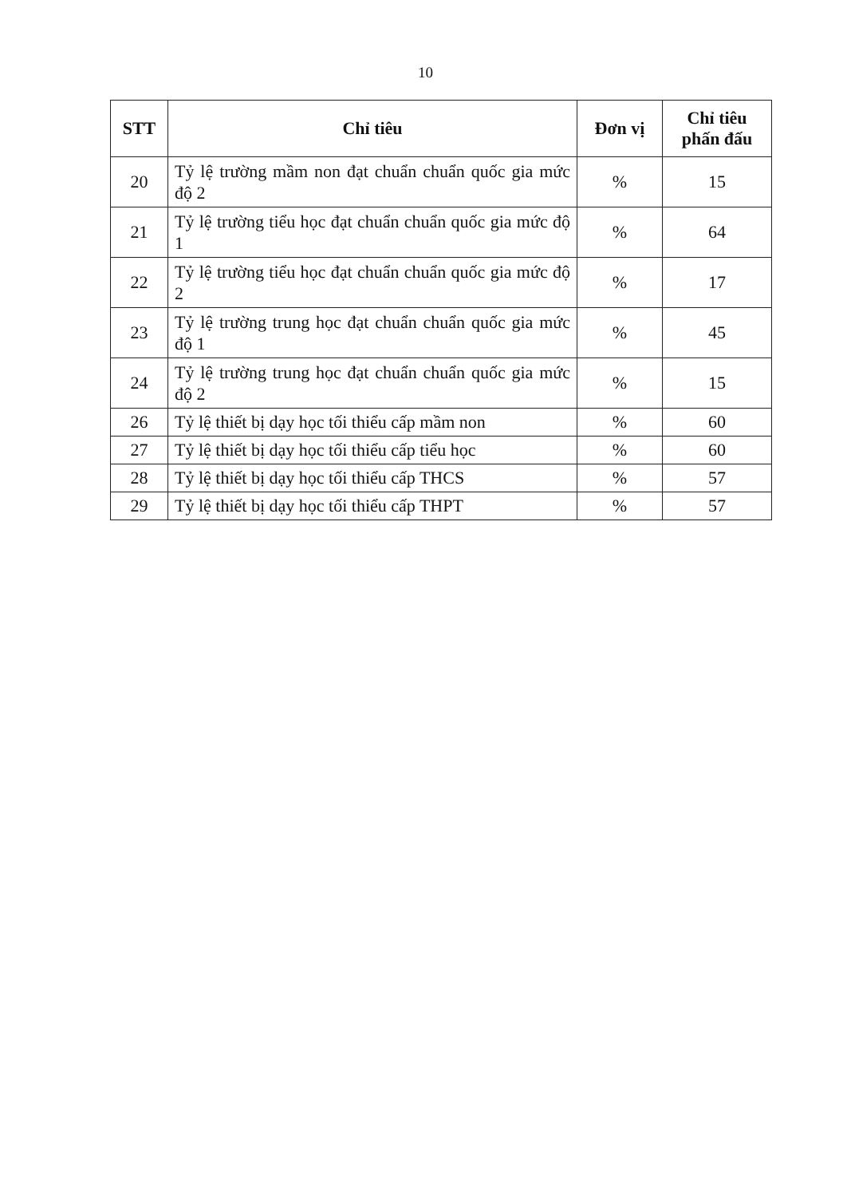10
| STT | Chỉ tiêu | Đơn vị | Chỉ tiêu phấn đấu |
| --- | --- | --- | --- |
| 20 | Tỷ lệ trường mầm non đạt chuẩn chuẩn quốc gia mức độ 2 | % | 15 |
| 21 | Tỷ lệ trường tiểu học đạt chuẩn chuẩn quốc gia mức độ 1 | % | 64 |
| 22 | Tỷ lệ trường tiểu học đạt chuẩn chuẩn quốc gia mức độ 2 | % | 17 |
| 23 | Tỷ lệ trường trung học đạt chuẩn chuẩn quốc gia mức độ 1 | % | 45 |
| 24 | Tỷ lệ trường trung học đạt chuẩn chuẩn quốc gia mức độ 2 | % | 15 |
| 26 | Tỷ lệ thiết bị dạy học tối thiểu cấp mầm non | % | 60 |
| 27 | Tỷ lệ thiết bị dạy học tối thiểu cấp tiểu học | % | 60 |
| 28 | Tỷ lệ thiết bị dạy học tối thiểu cấp THCS | % | 57 |
| 29 | Tỷ lệ thiết bị dạy học tối thiểu cấp THPT | % | 57 |